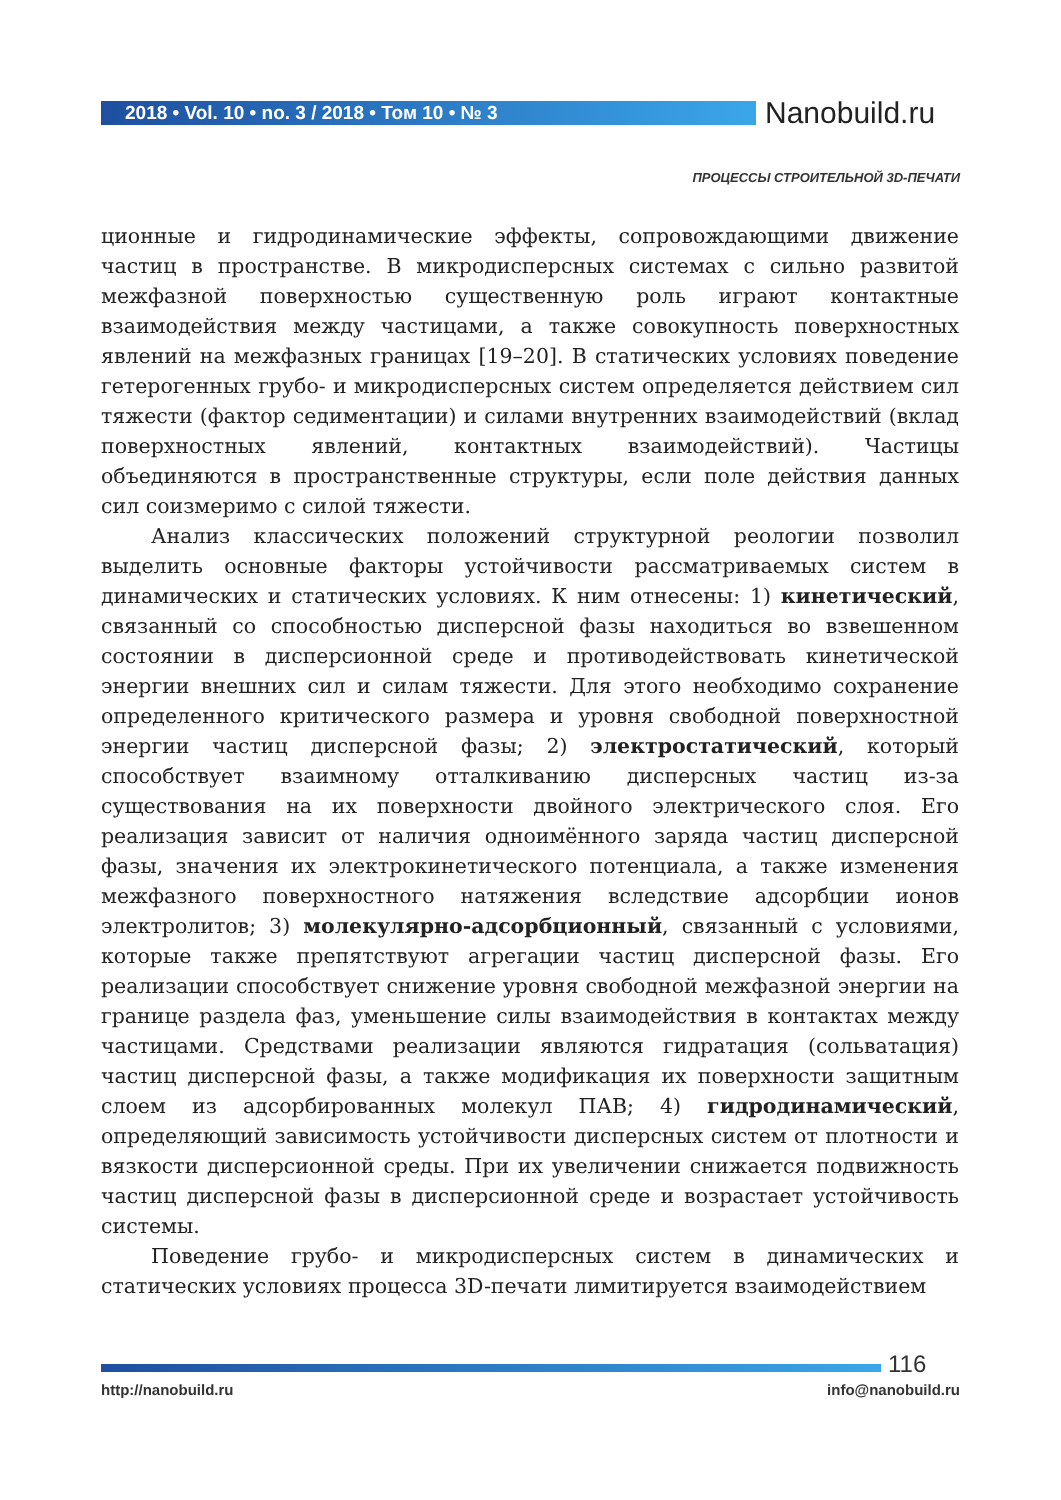2018 • Vol. 10 • no. 3 / 2018 • Том 10 • № 3 Nanobuild.ru
ПРОЦЕССЫ СТРОИТЕЛЬНОЙ 3D-ПЕЧАТИ
ционные и гидродинамические эффекты, сопровождающими движение частиц в пространстве. В микродисперсных системах с сильно развитой межфазной поверхностью существенную роль играют контактные взаимодействия между частицами, а также совокупность поверхностных явлений на межфазных границах [19–20]. В статических условиях поведение гетерогенных грубо- и микродисперсных систем определяется действием сил тяжести (фактор седиментации) и силами внутренних взаимодействий (вклад поверхностных явлений, контактных взаимодействий). Частицы объединяются в пространственные структуры, если поле действия данных сил соизмеримо с силой тяжести.
Анализ классических положений структурной реологии позволил выделить основные факторы устойчивости рассматриваемых систем в динамических и статических условиях. К ним отнесены: 1) кинетический, связанный со способностью дисперсной фазы находиться во взвешенном состоянии в дисперсионной среде и противодействовать кинетической энергии внешних сил и силам тяжести. Для этого необходимо сохранение определенного критического размера и уровня свободной поверхностной энергии частиц дисперсной фазы; 2) электростатический, который способствует взаимному отталкиванию дисперсных частиц из-за существования на их поверхности двойного электрического слоя. Его реализация зависит от наличия одноимённого заряда частиц дисперсной фазы, значения их электрокинетического потенциала, а также изменения межфазного поверхностного натяжения вследствие адсорбции ионов электролитов; 3) молекулярно-адсорбционный, связанный с условиями, которые также препятствуют агрегации частиц дисперсной фазы. Его реализации способствует снижение уровня свободной межфазной энергии на границе раздела фаз, уменьшение силы взаимодействия в контактах между частицами. Средствами реализации являются гидратация (сольватация) частиц дисперсной фазы, а также модификация их поверхности защитным слоем из адсорбированных молекул ПАВ; 4) гидродинамический, определяющий зависимость устойчивости дисперсных систем от плотности и вязкости дисперсионной среды. При их увеличении снижается подвижность частиц дисперсной фазы в дисперсионной среде и возрастает устойчивость системы.
Поведение грубо- и микродисперсных систем в динамических и статических условиях процесса 3D-печати лимитируется взаимодействием
116
http://nanobuild.ru info@nanobuild.ru